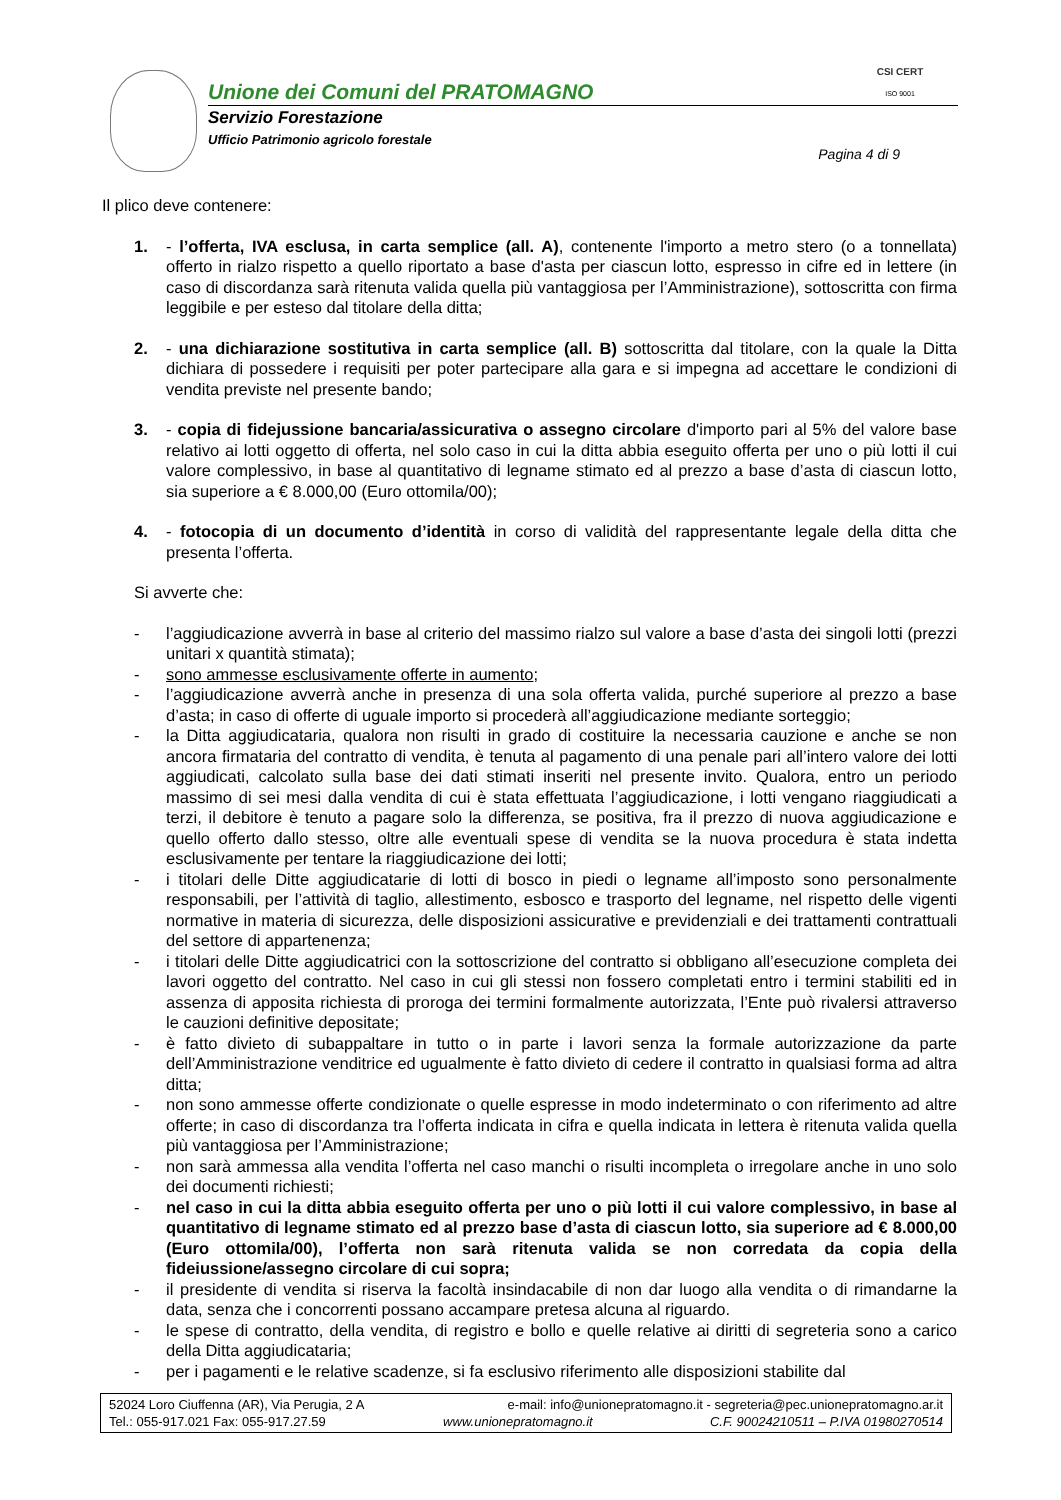Unione dei Comuni del PRATOMAGNO
Servizio Forestazione
Ufficio Patrimonio agricolo forestale
CSI CERT
ISO 9001
Pagina 4 di 9
Il plico deve contenere:
1. - l’offerta, IVA esclusa, in carta semplice (all. A), contenente l'importo a metro stero (o a tonnellata) offerto in rialzo rispetto a quello riportato a base d'asta per ciascun lotto, espresso in cifre ed in lettere (in caso di discordanza sarà ritenuta valida quella più vantaggiosa per l’Amministrazione), sottoscritta con firma leggibile e per esteso dal titolare della ditta;
2. - una dichiarazione sostitutiva in carta semplice (all. B) sottoscritta dal titolare, con la quale la Ditta dichiara di possedere i requisiti per poter partecipare alla gara e si impegna ad accettare le condizioni di vendita previste nel presente bando;
3. - copia di fidejussione bancaria/assicurativa o assegno circolare d'importo pari al 5% del valore base relativo ai lotti oggetto di offerta, nel solo caso in cui la ditta abbia eseguito offerta per uno o più lotti il cui valore complessivo, in base al quantitativo di legname stimato ed al prezzo a base d’asta di ciascun lotto, sia superiore a € 8.000,00 (Euro ottomila/00);
4. - fotocopia di un documento d’identità in corso di validità del rappresentante legale della ditta che presenta l’offerta.
Si avverte che:
- l’aggiudicazione avverrà in base al criterio del massimo rialzo sul valore a base d’asta dei singoli lotti (prezzi unitari x quantità stimata);
- sono ammesse esclusivamente offerte in aumento;
- l’aggiudicazione avverrà anche in presenza di una sola offerta valida, purché superiore al prezzo a base d’asta; in caso di offerte di uguale importo si procederà all’aggiudicazione mediante sorteggio;
- la Ditta aggiudicataria, qualora non risulti in grado di costituire la necessaria cauzione e anche se non ancora firmataria del contratto di vendita, è tenuta al pagamento di una penale pari all’intero valore dei lotti aggiudicati, calcolato sulla base dei dati stimati inseriti nel presente invito. Qualora, entro un periodo massimo di sei mesi dalla vendita di cui è stata effettuata l’aggiudicazione, i lotti vengano riaggiudicati a terzi, il debitore è tenuto a pagare solo la differenza, se positiva, fra il prezzo di nuova aggiudicazione e quello offerto dallo stesso, oltre alle eventuali spese di vendita se la nuova procedura è stata indetta esclusivamente per tentare la riaggiudicazione dei lotti;
- i titolari delle Ditte aggiudicatarie di lotti di bosco in piedi o legname all’imposto sono personalmente responsabili, per l’attività di taglio, allestimento, esbosco e trasporto del legname, nel rispetto delle vigenti normative in materia di sicurezza, delle disposizioni assicurative e previdenziali e dei trattamenti contrattuali del settore di appartenenza;
- i titolari delle Ditte aggiudicatrici con la sottoscrizione del contratto si obbligano all’esecuzione completa dei lavori oggetto del contratto. Nel caso in cui gli stessi non fossero completati entro i termini stabiliti ed in assenza di apposita richiesta di proroga dei termini formalmente autorizzata, l’Ente può rivalersi attraverso le cauzioni definitive depositate;
- è fatto divieto di subappaltare in tutto o in parte i lavori senza la formale autorizzazione da parte dell’Amministrazione venditrice ed ugualmente è fatto divieto di cedere il contratto in qualsiasi forma ad altra ditta;
- non sono ammesse offerte condizionate o quelle espresse in modo indeterminato o con riferimento ad altre offerte; in caso di discordanza tra l’offerta indicata in cifra e quella indicata in lettera è ritenuta valida quella più vantaggiosa per l’Amministrazione;
- non sarà ammessa alla vendita l’offerta nel caso manchi o risulti incompleta o irregolare anche in uno solo dei documenti richiesti;
- nel caso in cui la ditta abbia eseguito offerta per uno o più lotti il cui valore complessivo, in base al quantitativo di legname stimato ed al prezzo base d’asta di ciascun lotto, sia superiore ad € 8.000,00 (Euro ottomila/00), l’offerta non sarà ritenuta valida se non corredata da copia della fideiussione/assegno circolare di cui sopra;
- il presidente di vendita si riserva la facoltà insindacabile di non dar luogo alla vendita o di rimandarne la data, senza che i concorrenti possano accampare pretesa alcuna al riguardo.
- le spese di contratto, della vendita, di registro e bollo e quelle relative ai diritti di segreteria sono a carico della Ditta aggiudicataria;
- per i pagamenti e le relative scadenze, si fa esclusivo riferimento alle disposizioni stabilite dal
52024 Loro Ciuffenna (AR), Via Perugia, 2 A e-mail: info@unionepratomagno.it - segreteria@pec.unionepratomagno.ar.it
Tel.: 055-917.021 Fax: 055-917.27.59 www.unionepratomagno.it C.F. 90024210511 – P.IVA 01980270514